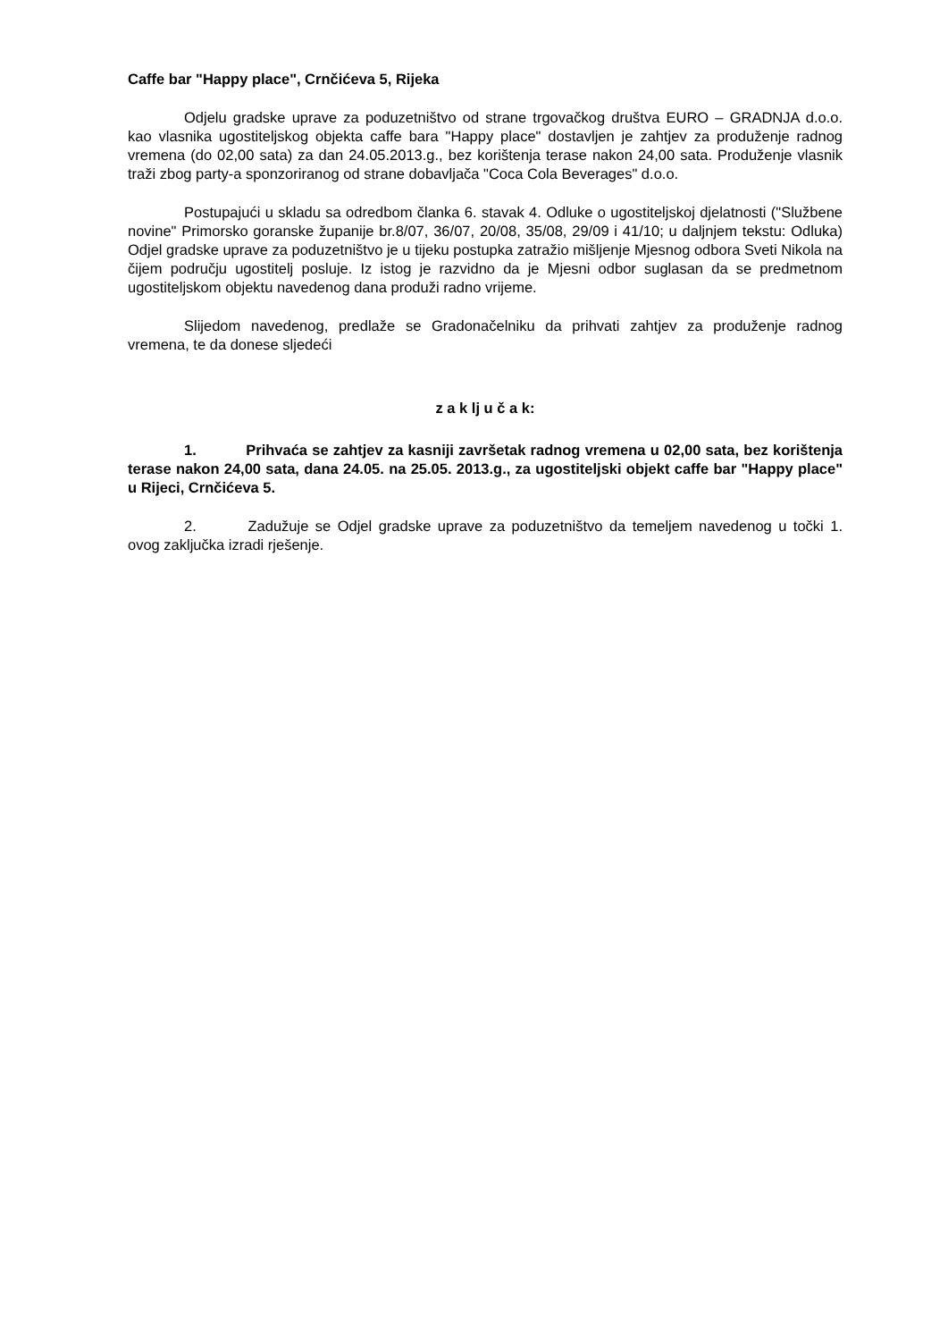Caffe bar "Happy place", Crnčićeva 5, Rijeka
Odjelu gradske uprave za poduzetništvo od strane trgovačkog društva EURO – GRADNJA d.o.o. kao vlasnika ugostiteljskog objekta caffe bara "Happy place" dostavljen je zahtjev za produženje radnog vremena (do 02,00 sata) za dan 24.05.2013.g., bez korištenja terase nakon 24,00 sata. Produženje vlasnik traži zbog party-a sponzoriranog od strane dobavljača "Coca Cola Beverages" d.o.o.
Postupajući u skladu sa odredbom članka 6. stavak 4. Odluke o ugostiteljskoj djelatnosti ("Službene novine" Primorsko goranske županije br.8/07, 36/07, 20/08, 35/08, 29/09 i 41/10; u daljnjem tekstu: Odluka) Odjel gradske uprave za poduzetništvo je u tijeku postupka zatražio mišljenje Mjesnog odbora Sveti Nikola na čijem području ugostitelj posluje. Iz istog je razvidno da je Mjesni odbor suglasan da se predmetnom ugostiteljskom objektu navedenog dana produži radno vrijeme.
Slijedom navedenog, predlaže se Gradonačelniku da prihvati zahtjev za produženje radnog vremena, te da donese sljedeći
z a k lj u č a k:
1. Prihvaća se zahtjev za kasniji završetak radnog vremena u 02,00 sata, bez korištenja terase nakon 24,00 sata, dana 24.05. na 25.05. 2013.g., za ugostiteljski objekt caffe bar "Happy place" u Rijeci, Crnčićeva 5.
2. Zadužuje se Odjel gradske uprave za poduzetništvo da temeljem navedenog u točki 1. ovog zaključka izradi rješenje.